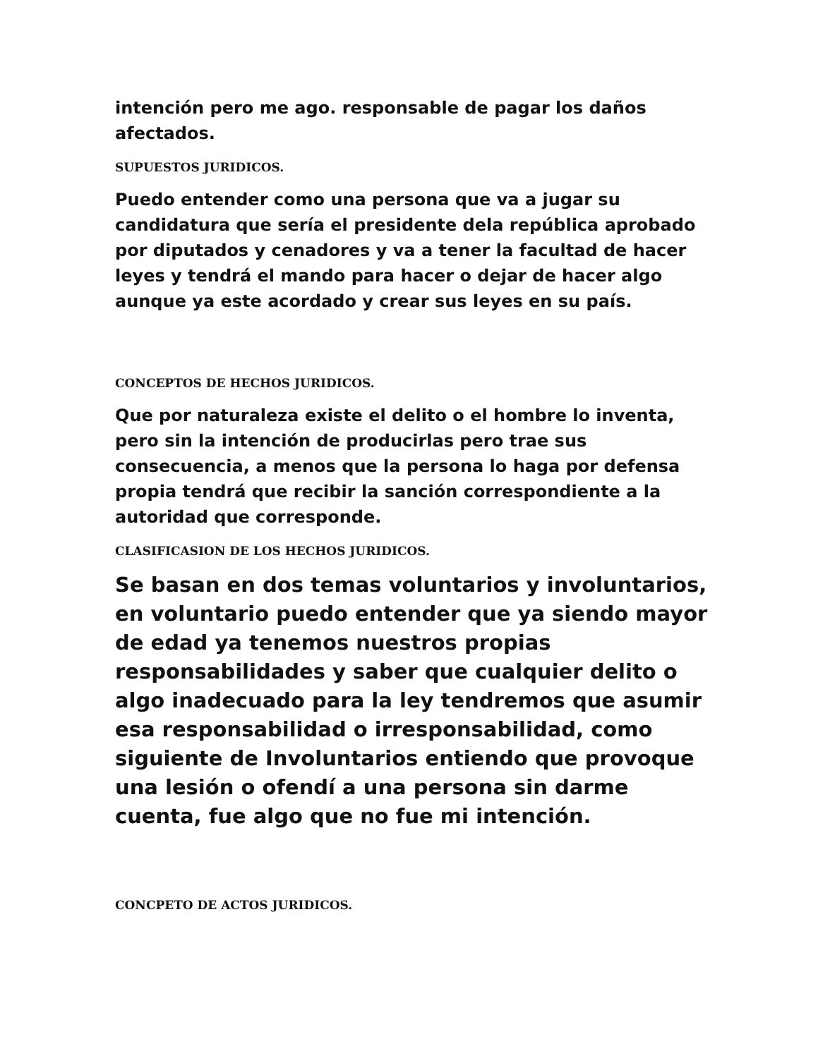intención pero me ago. responsable de pagar los daños afectados.
SUPUESTOS JURIDICOS.
Puedo entender como una persona que va a jugar su candidatura que sería el presidente dela república aprobado por diputados y cenadores y va a tener la facultad de hacer leyes y tendrá el mando para hacer o dejar de hacer algo aunque ya este acordado y crear sus leyes en su país.
CONCEPTOS DE HECHOS JURIDICOS.
Que por naturaleza existe el delito o el hombre lo inventa, pero sin la intención de producirlas pero trae sus consecuencia, a menos que la persona lo haga por defensa propia tendrá que recibir la sanción correspondiente a la autoridad que corresponde.
CLASIFICASION DE LOS HECHOS JURIDICOS.
Se basan en dos temas voluntarios y involuntarios, en voluntario puedo entender que ya siendo mayor de edad ya tenemos nuestros propias responsabilidades y saber que cualquier delito o algo inadecuado para la ley tendremos que asumir esa responsabilidad o irresponsabilidad, como siguiente de Involuntarios entiendo que provoque una lesión o ofendí a una persona sin darme cuenta, fue algo que no fue mi intención.
CONCPETO DE ACTOS JURIDICOS.